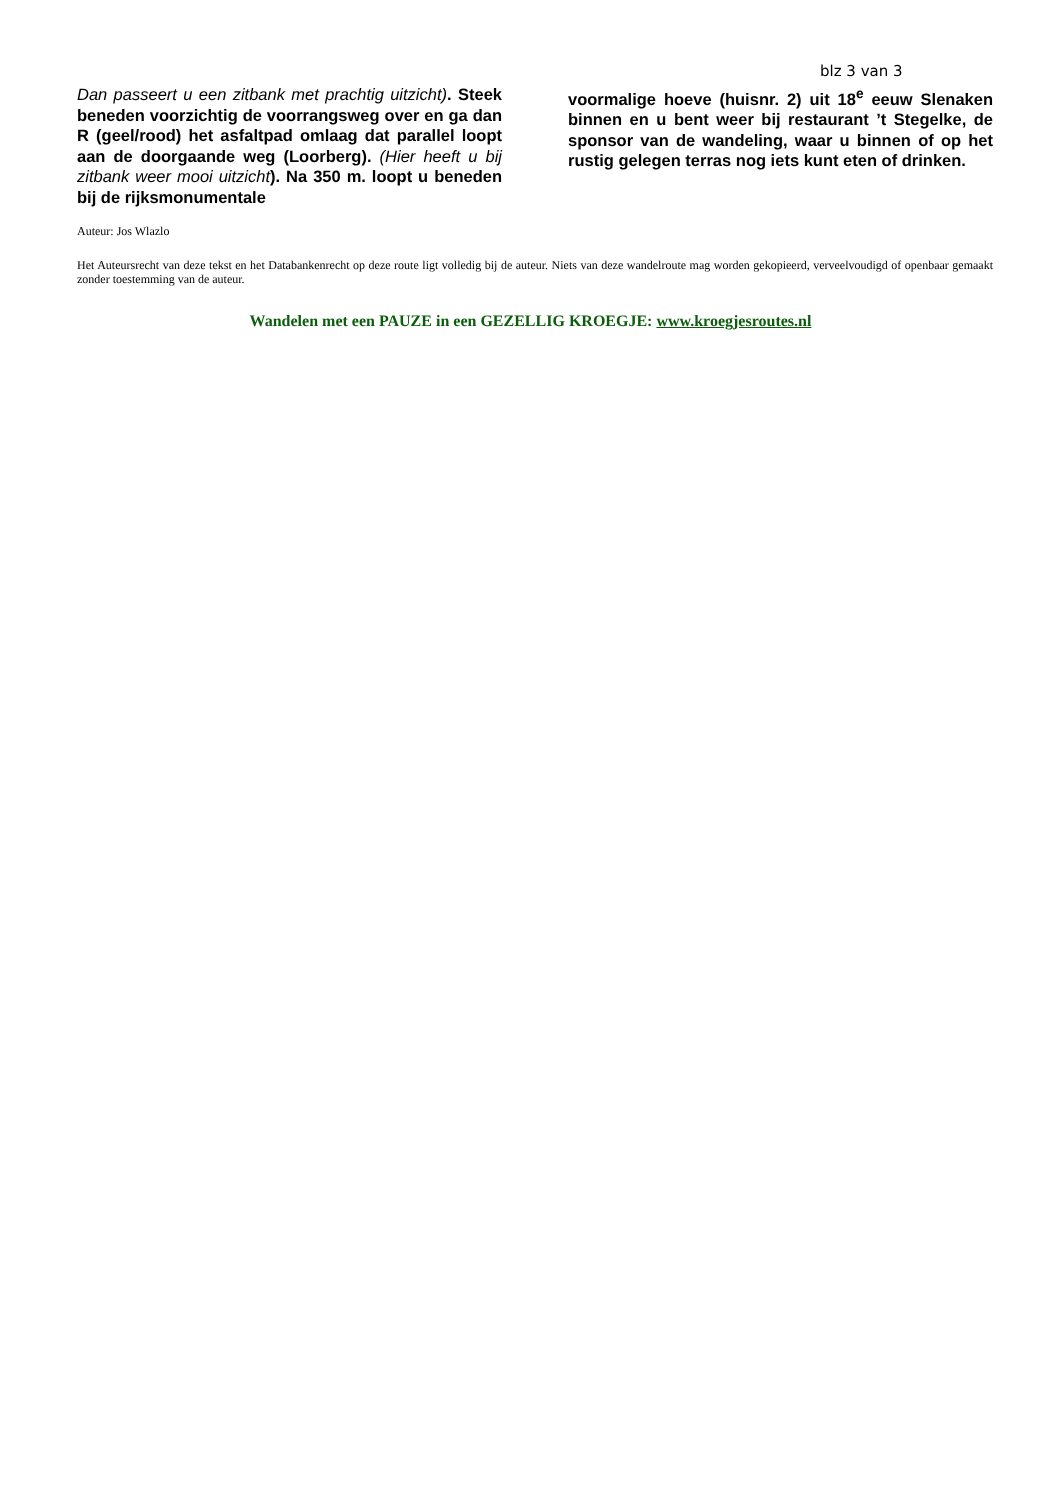blz 3 van 3
Dan passeert u een zitbank met prachtig uitzicht). Steek beneden voorzichtig de voorrangsweg over en ga dan R (geel/rood) het asfaltpad omlaag dat parallel loopt aan de doorgaande weg (Loorberg). (Hier heeft u bij zitbank weer mooi uitzicht). Na 350 m. loopt u beneden bij de rijksmonumentale
voormalige hoeve (huisnr. 2) uit 18<sup>e</sup> eeuw Slenaken binnen en u bent weer bij restaurant ’t Stegelke, de sponsor van de wandeling, waar u binnen of op het rustig gelegen terras nog iets kunt eten of drinken.
Auteur: Jos Wlazlo
Het Auteursrecht van deze tekst en het Databankenrecht op deze route ligt volledig bij de auteur. Niets van deze wandelroute mag worden gekopieerd, verveelvoudigd of openbaar gemaakt zonder toestemming van de auteur.
Wandelen met een PAUZE in een GEZELLIG KROEGJE: www.kroegjesroutes.nl